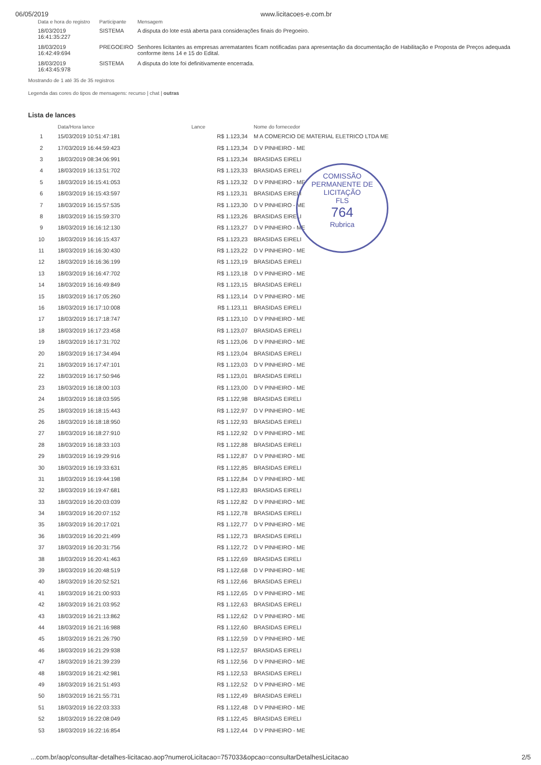06/05/2019 www.licitacoes-e.com.br
| Data e hora do registro | Participante | Mensagem |
| --- | --- | --- |
| 18/03/2019 16:41:35:227 | SISTEMA | A disputa do lote está aberta para considerações finais do Pregoeiro. |
| 18/03/2019 16:42:49:694 | PREGOEIRO | Senhores licitantes as empresas arrematantes ficam notificadas para apresentação da documentação de Habilitação e Proposta de Preços adequada conforme itens 14 e 15 do Edital. |
| 18/03/2019 16:43:45:978 | SISTEMA | A disputa do lote foi definitivamente encerrada. |
Mostrando de 1 até 35 de 35 registros
Legenda das cores do tipos de mensagens: recurso | chat | outras
Lista de lances
COMISSÃO PERMANENTE DE LICITAÇÃO
FLS
764
Rubrica
| | Data/Hora lance | Lance | Nome do fornecedor |
| --- | --- | --- | --- |
| 1 | 15/03/2019 10:51:47:181 | R$ 1.123,34 | M A COMERCIO DE MATERIAL ELETRICO LTDA ME |
| 2 | 17/03/2019 16:44:59:423 | R$ 1.123,34 | D V PINHEIRO - ME |
| 3 | 18/03/2019 08:34:06:991 | R$ 1.123,34 | BRASIDAS EIRELI |
| 4 | 18/03/2019 16:13:51:702 | R$ 1.123,33 | BRASIDAS EIRELI |
| 5 | 18/03/2019 16:15:41:053 | R$ 1.123,32 | D V PINHEIRO - ME |
| 6 | 18/03/2019 16:15:43:597 | R$ 1.123,31 | BRASIDAS EIRELI |
| 7 | 18/03/2019 16:15:57:535 | R$ 1.123,30 | D V PINHEIRO - ME |
| 8 | 18/03/2019 16:15:59:370 | R$ 1.123,26 | BRASIDAS EIRELI |
| 9 | 18/03/2019 16:16:12:130 | R$ 1.123,27 | D V PINHEIRO - ME |
| 10 | 18/03/2019 16:16:15:437 | R$ 1.123,23 | BRASIDAS EIRELI |
| 11 | 18/03/2019 16:16:30:430 | R$ 1.123,22 | D V PINHEIRO - ME |
| 12 | 18/03/2019 16:16:36:199 | R$ 1.123,19 | BRASIDAS EIRELI |
| 13 | 18/03/2019 16:16:47:702 | R$ 1.123,18 | D V PINHEIRO - ME |
| 14 | 18/03/2019 16:16:49:849 | R$ 1.123,15 | BRASIDAS EIRELI |
| 15 | 18/03/2019 16:17:05:260 | R$ 1.123,14 | D V PINHEIRO - ME |
| 16 | 18/03/2019 16:17:10:008 | R$ 1.123,11 | BRASIDAS EIRELI |
| 17 | 18/03/2019 16:17:18:747 | R$ 1.123,10 | D V PINHEIRO - ME |
| 18 | 18/03/2019 16:17:23:458 | R$ 1.123,07 | BRASIDAS EIRELI |
| 19 | 18/03/2019 16:17:31:702 | R$ 1.123,06 | D V PINHEIRO - ME |
| 20 | 18/03/2019 16:17:34:494 | R$ 1.123,04 | BRASIDAS EIRELI |
| 21 | 18/03/2019 16:17:47:101 | R$ 1.123,03 | D V PINHEIRO - ME |
| 22 | 18/03/2019 16:17:50:946 | R$ 1.123,01 | BRASIDAS EIRELI |
| 23 | 18/03/2019 16:18:00:103 | R$ 1.123,00 | D V PINHEIRO - ME |
| 24 | 18/03/2019 16:18:03:595 | R$ 1.122,98 | BRASIDAS EIRELI |
| 25 | 18/03/2019 16:18:15:443 | R$ 1.122,97 | D V PINHEIRO - ME |
| 26 | 18/03/2019 16:18:18:950 | R$ 1.122,93 | BRASIDAS EIRELI |
| 27 | 18/03/2019 16:18:27:910 | R$ 1.122,92 | D V PINHEIRO - ME |
| 28 | 18/03/2019 16:18:33:103 | R$ 1.122,88 | BRASIDAS EIRELI |
| 29 | 18/03/2019 16:19:29:916 | R$ 1.122,87 | D V PINHEIRO - ME |
| 30 | 18/03/2019 16:19:33:631 | R$ 1.122,85 | BRASIDAS EIRELI |
| 31 | 18/03/2019 16:19:44:198 | R$ 1.122,84 | D V PINHEIRO - ME |
| 32 | 18/03/2019 16:19:47:681 | R$ 1.122,83 | BRASIDAS EIRELI |
| 33 | 18/03/2019 16:20:03:039 | R$ 1.122,82 | D V PINHEIRO - ME |
| 34 | 18/03/2019 16:20:07:152 | R$ 1.122,78 | BRASIDAS EIRELI |
| 35 | 18/03/2019 16:20:17:021 | R$ 1.122,77 | D V PINHEIRO - ME |
| 36 | 18/03/2019 16:20:21:499 | R$ 1.122,73 | BRASIDAS EIRELI |
| 37 | 18/03/2019 16:20:31:756 | R$ 1.122,72 | D V PINHEIRO - ME |
| 38 | 18/03/2019 16:20:41:463 | R$ 1.122,69 | BRASIDAS EIRELI |
| 39 | 18/03/2019 16:20:48:519 | R$ 1.122,68 | D V PINHEIRO - ME |
| 40 | 18/03/2019 16:20:52:521 | R$ 1.122,66 | BRASIDAS EIRELI |
| 41 | 18/03/2019 16:21:00:933 | R$ 1.122,65 | D V PINHEIRO - ME |
| 42 | 18/03/2019 16:21:03:952 | R$ 1.122,63 | BRASIDAS EIRELI |
| 43 | 18/03/2019 16:21:13:862 | R$ 1.122,62 | D V PINHEIRO - ME |
| 44 | 18/03/2019 16:21:16:988 | R$ 1.122,60 | BRASIDAS EIRELI |
| 45 | 18/03/2019 16:21:26:790 | R$ 1.122,59 | D V PINHEIRO - ME |
| 46 | 18/03/2019 16:21:29:938 | R$ 1.122,57 | BRASIDAS EIRELI |
| 47 | 18/03/2019 16:21:39:239 | R$ 1.122,56 | D V PINHEIRO - ME |
| 48 | 18/03/2019 16:21:42:981 | R$ 1.122,53 | BRASIDAS EIRELI |
| 49 | 18/03/2019 16:21:51:493 | R$ 1.122,52 | D V PINHEIRO - ME |
| 50 | 18/03/2019 16:21:55:731 | R$ 1.122,49 | BRASIDAS EIRELI |
| 51 | 18/03/2019 16:22:03:333 | R$ 1.122,48 | D V PINHEIRO - ME |
| 52 | 18/03/2019 16:22:08:049 | R$ 1.122,45 | BRASIDAS EIRELI |
| 53 | 18/03/2019 16:22:16:854 | R$ 1.122,44 | D V PINHEIRO - ME |
...com.br/aop/consultar-detalhes-licitacao.aop?numeroLicitacao=757033&opcao=consultarDetalhesLicitacao 2/5